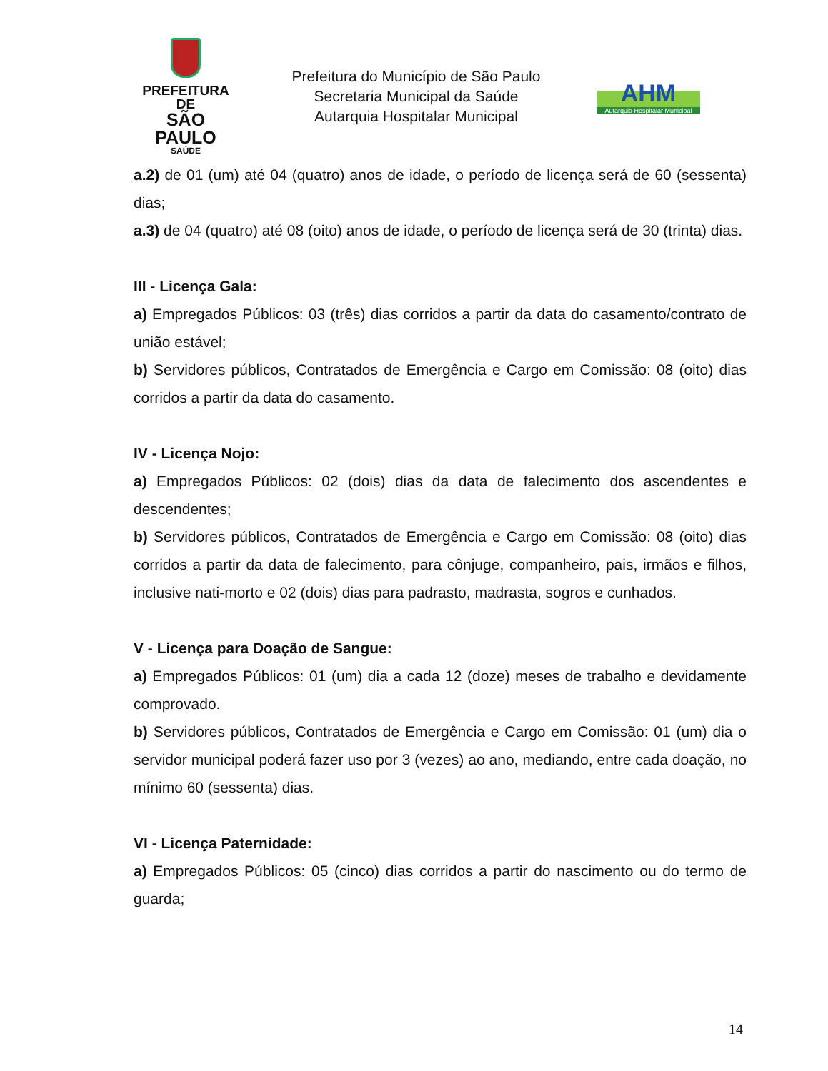PREFEITURA DE
SÃO PAULO
SAÚDE
Prefeitura do Município de São Paulo
Secretaria Municipal da Saúde
Autarquia Hospitalar Municipal
AHM
Autarquia Hospitalar Municipal
a.2) de 01 (um) até 04 (quatro) anos de idade, o período de licença será de 60 (sessenta) dias;
a.3) de 04 (quatro) até 08 (oito) anos de idade, o período de licença será de 30 (trinta) dias.
III - Licença Gala:
a) Empregados Públicos: 03 (três) dias corridos a partir da data do casamento/contrato de união estável;
b) Servidores públicos, Contratados de Emergência e Cargo em Comissão: 08 (oito) dias corridos a partir da data do casamento.
IV - Licença Nojo:
a) Empregados Públicos: 02 (dois) dias da data de falecimento dos ascendentes e descendentes;
b) Servidores públicos, Contratados de Emergência e Cargo em Comissão: 08 (oito) dias corridos a partir da data de falecimento, para cônjuge, companheiro, pais, irmãos e filhos, inclusive nati-morto e 02 (dois) dias para padrasto, madrasta, sogros e cunhados.
V - Licença para Doação de Sangue:
a) Empregados Públicos: 01 (um) dia a cada 12 (doze) meses de trabalho e devidamente comprovado.
b) Servidores públicos, Contratados de Emergência e Cargo em Comissão: 01 (um) dia o servidor municipal poderá fazer uso por 3 (vezes) ao ano, mediando, entre cada doação, no mínimo 60 (sessenta) dias.
VI - Licença Paternidade:
a) Empregados Públicos: 05 (cinco) dias corridos a partir do nascimento ou do termo de guarda;
14